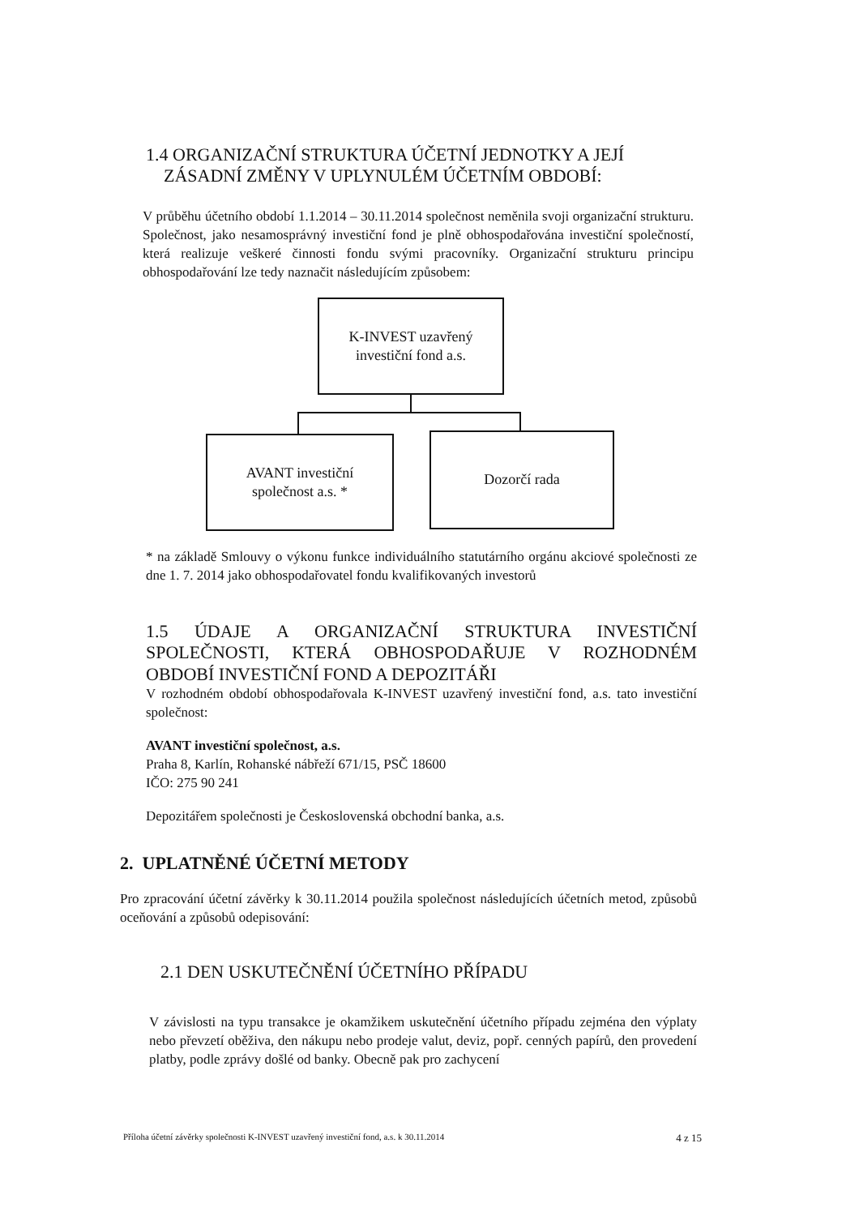1.4 ORGANIZAČNÍ STRUKTURA ÚČETNÍ JEDNOTKY A JEJÍ
ZÁSADNÍ ZMĚNY V UPLYNULÉM ÚČETNÍM OBDOBÍ:
V průběhu účetního období 1.1.2014 – 30.11.2014 společnost neměnila svoji organizační strukturu. Společnost, jako nesamosprávný investiční fond je plně obhospodařována investiční společností, která realizuje veškeré činnosti fondu svými pracovníky. Organizační strukturu principu obhospodařování lze tedy naznačit následujícím způsobem:
K-INVEST uzavřený
investiční fond a.s.
AVANT investiční
společnost a.s. *
Dozorčí rada
* na základě Smlouvy o výkonu funkce individuálního statutárního orgánu akciové společnosti ze dne 1. 7. 2014 jako obhospodařovatel fondu kvalifikovaných investorů
1.5 ÚDAJE A ORGANIZAČNÍ STRUKTURA INVESTIČNÍ SPOLEČNOSTI, KTERÁ OBHOSPODAŘUJE V ROZHODNÉM OBDOBÍ INVESTIČNÍ FOND A DEPOZITÁŘI
V rozhodném období obhospodařovala K-INVEST uzavřený investiční fond, a.s. tato investiční společnost:
AVANT investiční společnost, a.s.
Praha 8, Karlín, Rohanské nábřeží 671/15, PSČ 18600
IČO: 275 90 241
Depozitářem společnosti je Československá obchodní banka, a.s.
2. UPLATNĚNÉ ÚČETNÍ METODY
Pro zpracování účetní závěrky k 30.11.2014 použila společnost následujících účetních metod, způsobů oceňování a způsobů odepisování:
2.1 DEN USKUTEČNĚNÍ ÚČETNÍHO PŘÍPADU
V závislosti na typu transakce je okamžikem uskutečnění účetního případu zejména den výplaty nebo převzetí oběživa, den nákupu nebo prodeje valut, deviz, popř. cenných papírů, den provedení platby, podle zprávy došlé od banky. Obecně pak pro zachycení
Příloha účetní závěrky společnosti K-INVEST uzavřený investiční fond, a.s. k 30.11.2014 4 z 15